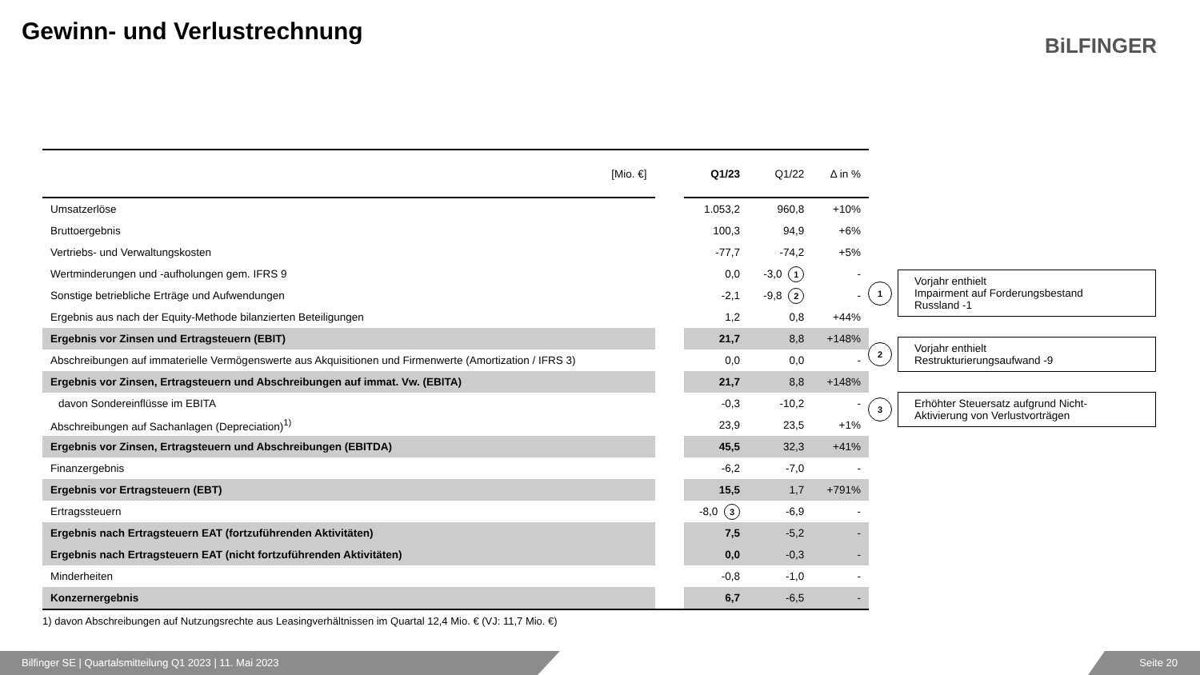Gewinn- und Verlustrechnung BiLFINGER
| [Mio. €] | | Q1/23 | Q1/22 | Δ in % |
| --- | --- | --- | --- | --- |
| Umsatzerlöse | | 1.053,2 | 960,8 | +10% |
| Bruttoergebnis | | 100,3 | 94,9 | +6% |
| Vertriebs- und Verwaltungskosten | | -77,7 | -74,2 | +5% |
| Wertminderungen und -aufholungen gem. IFRS 9 | | 0,0 | -3,0 1 | - |
| Sonstige betriebliche Erträge und Aufwendungen | | -2,1 | -9,8 2 | - |
| Ergebnis aus nach der Equity-Methode bilanzierten Beteiligungen | | 1,2 | 0,8 | +44% |
| Ergebnis vor Zinsen und Ertragsteuern (EBIT) | | 21,7 | 8,8 | +148% |
| Abschreibungen auf immaterielle Vermögenswerte aus Akquisitionen und Firmenwerte (Amortization / IFRS 3) | | 0,0 | 0,0 | - |
| Ergebnis vor Zinsen, Ertragsteuern und Abschreibungen auf immat. Vw. (EBITA) | | 21,7 | 8,8 | +148% |
| davon Sondereinflüsse im EBITA | | -0,3 | -10,2 | - |
| Abschreibungen auf Sachanlagen (Depreciation)<sup>1)</sup> | | 23,9 | 23,5 | +1% |
| Ergebnis vor Zinsen, Ertragsteuern und Abschreibungen (EBITDA) | | 45,5 | 32,3 | +41% |
| Finanzergebnis | | -6,2 | -7,0 | - |
| Ergebnis vor Ertragsteuern (EBT) | | 15,5 | 1,7 | +791% |
| Ertragssteuern | | -8,0 3 | -6,9 | - |
| Ergebnis nach Ertragsteuern EAT (fortzuführenden Aktivitäten) | | 7,5 | -5,2 | - |
| Ergebnis nach Ertragsteuern EAT (nicht fortzuführenden Aktivitäten) | | 0,0 | -0,3 | - |
| Minderheiten | | -0,8 | -1,0 | - |
| Konzernergebnis | | 6,7 | -6,5 | - |
1) davon Abschreibungen auf Nutzungsrechte aus Leasingverhältnissen im Quartal 12,4 Mio. € (VJ: 11,7 Mio. €)
1 Vorjahr enthielt
Impairment auf Forderungsbestand
Russland -1
2 Vorjahr enthielt
Restrukturierungsaufwand -9
3 Erhöhter Steuersatz aufgrund Nicht-
Aktivierung von Verlustvorträgen
Bilfinger SE | Quartalsmitteilung Q1 2023 | 11. Mai 2023 Seite 20